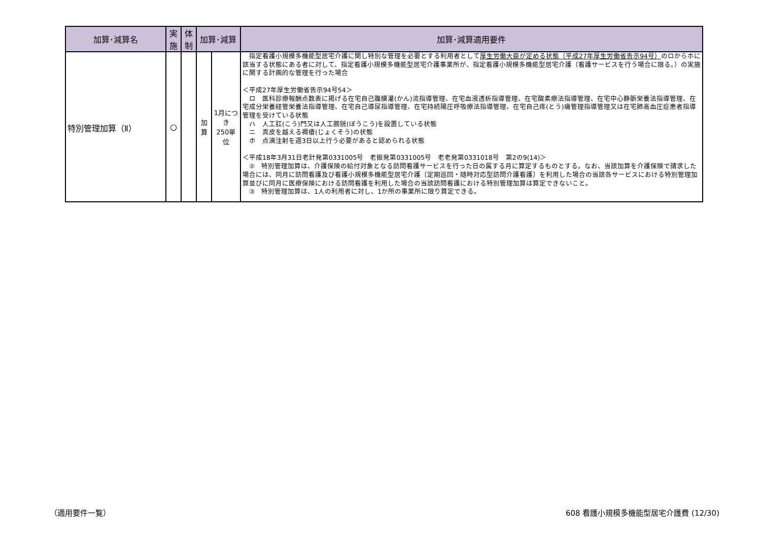| 加算･減算名 | 実 施 | 体 制 | 加算･減算 | | 加算･減算適用要件 |
| --- | --- | --- | --- | --- | --- |
| 特別管理加算（Ⅱ） | ○ | | 加 算 | 1月につき 250単位 | 指定看護小規模多機能型居宅介護に関し特別な管理を必要とする利用者として 厚生労働大臣が定める状態（平成27年厚生労働省告示94号） のロからホに該当する状態にある者に対して、指定看護小規模多機能型居宅介護事業所が、指定看護小規模多機能型居宅介護（看護サービスを行う場合に限る。）の実施に関する計画的な管理を行った場合 ＜平成27年厚生労働省告示94号54＞ ロ 医科診療報酬点数表に掲げる在宅自己腹膜灌(かん)流指導管理、在宅血液透析指導管理、在宅酸素療法指導管理、在宅中心静脈栄養法指導管理、在宅成分栄養経管栄養法指導管理、在宅自己導尿指導管理、在宅持続陽圧呼吸療法指導管理、在宅自己疼(とう)痛管理指導管理又は在宅肺高血圧症患者指導管理を受けている状態 ハ 人工肛(こう)門又は人工膀胱(ぼうこう)を設置している状態 ニ 真皮を越える褥瘡(じょくそう)の状態 ホ 点滴注射を週3日以上行う必要があると認められる状態 ＜平成18年3月31日老計発第0331005号 老振発第0331005号 老老発第0331018号 第2の9(14)＞ ② 特別管理加算は、介護保険の給付対象となる訪問看護サービスを行った日の属する月に算定するものとする。なお、当該加算を介護保険で請求した場合には、同月に訪問看護及び看護小規模多機能型居宅介護〔定期巡回・随時対応型訪問介護看護〕を利用した場合の当該各サービスにおける特別管理加算並びに同月に医療保険における訪問看護を利用した場合の当該訪問看護における特別管理加算は算定できないこと。 ③ 特別管理加算は、1人の利用者に対し、1か所の事業所に限り算定できる。 |
（適用要件一覧）
608 看護小規模多機能型居宅介護費 (12/30)